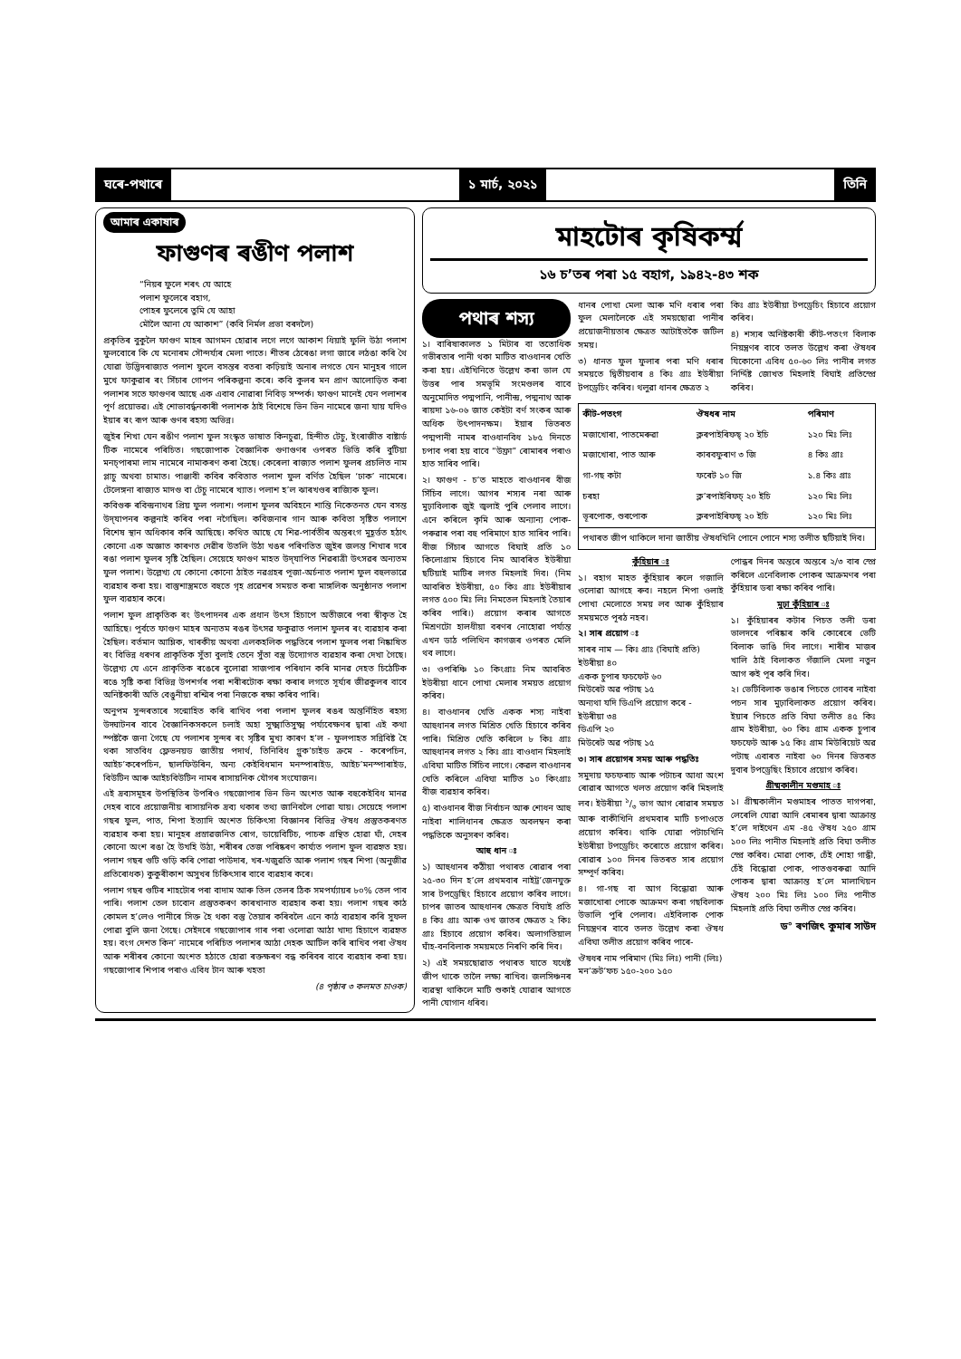ঘৰে-পথাৰে ১ মাৰ্চ, ২০২১ তিনি
আমাৰ একাষাৰ
ফাগুণৰ ৰঙীণ পলাশ
“নিয়ৰ ফুলে শৰৎ যে আহে
পলাশ ফুলেৰে বহাগ,
পোহৰ ফুলেৰে তুমি যে আহা
মৌলৈ আনা যে আকাশ” (কবি নিৰ্মল প্ৰভা বৰদলৈ)
প্ৰকৃতিৰ বুকুলৈ ফাগুণ মাহৰ আগমন হোৱাৰ লগে লগে আকাশ ধিয়াই ফুলি উঠা পলাশ ফুলবোৰে কি যে মনোৰম সৌন্দৰ্য্যৰ মেলা পাতে। শীতৰ ঠেৰেঙা লগা জাৰে লঠঙা কৰি থৈ যোৱা উদ্ভিদৰাজ্যত পলাশ ফুলে বসন্তৰ বতৰা কঢ়িয়াই অনাৰ লগতে যেন মানুহৰ গালে মুখে ফাকুৱাৰ ৰং সিঁচাৰ গোপন পৰিকল্পনা কৰে। কবি কুলৰ মন প্ৰাণ আলোড়িত কৰা পলাশৰ সতে ফাগুণৰ আছে এক এবাব নোৱাৰা নিবিড় সম্পৰ্ক। ফাগুণ মানেই যেন পলাশৰ পূৰ্ণ প্ৰয়োভৱ। এই শোভাবৰ্দ্ধনকাৰী পলাশক ঠাই বিশেষে ভিন ভিন নামেৰে জনা যায় যদিও ইয়াৰ ৰং ৰূপ আৰু গুণৰ ৰহস্য অভিন্ন।
জুইৰ শিখা যেন ৰঙীণ পলাশ ফুল সংস্কৃত ভাষাত কিনচুৱা, হিন্দীত টেচু, ইংৰাজীত বাষ্টাৰ্ড টিক নামেৰে পৰিচিত। গছজোপাক বৈজ্ঞানিক গুণাগুণৰ ওপৰত ভিত্তি কৰি বুটিয়া মনচ্পাৰমা লাম নামেৰে নামাকৰণ কৰা হৈছে। কেৰেলা ৰাজ্যত পলাশ ফুলৰ প্ৰচলিত নাম প্লাচু অথবা চামাত। পাঞ্জাবী কবিৰ কবিতাত পলাশ ফুল বৰ্ণিত হৈছিল ‘ঢাক’ নামেৰে। টেলেঙ্গনা ৰাজ্যত মাদগু বা টেচু নামেৰে খ্যাত। পলাশ হ’ল ঝাৰখণ্ডৰ ৰাজ্যিক ফুল।
কবিগুৰু ৰবিন্দ্ৰনাথৰ প্ৰিয় ফুল পলাশ। পলাশ ফুলৰ অবিহনে শান্তি নিকেতনত যেন বসন্ত উদ্‌যাপনৰ কল্পনাই কৰিব পৰা নগৈছিল। কবিজনাৰ গান আৰু কবিতা সৃষ্টিত পলাশে বিশেষ স্থান অধিকাৰ কৰি আছিছে। কথিত আছে যে শিৱ-পাৰ্বতীৰ অন্তৰংগ মুহূৰ্ত্তত হঠাৎ কোনো এক অজ্ঞাত কাৰণত দেৱীৰ উতলি উঠা খঙৰ পৰিণতিত জুইৰ জলন্ত শিখাৰ দৰে ৰঙা পলাশ ফুলৰ সৃষ্টি হৈছিল। সেয়েহে ফাগুণ মাহত উদ্‌যাপিত শিৱৰাত্ৰী উৎসৱৰ অন্যতম ফুল পলাশ। উল্লেখ্য যে কোনো কোনো ঠাইত নৱগ্ৰহৰ পূজা-অৰ্চনাত পলাশ ফুল বহুলভাৱে ব্যৱহাৰ কৰা হয়। বাস্তুশাস্ত্ৰমতে বহুতে গৃহ প্ৰৱেশৰ সময়ত কৰা মাঙ্গলিক অনুষ্ঠানত পলাশ ফুল ব্যৱহাৰ কৰে।
পলাশ ফুল প্ৰাকৃতিক ৰং উৎপাদনৰ এক প্ৰধান উৎস হিচাপে অতীজৰে পৰা স্বীকৃত হৈ আহিছে। পূৰ্বতে ফাগুণ মাহৰ অন্যতম ৰঙৰ উৎসৱ ফকুৱাত পলাশ ফুলৰ ৰং ব্যৱহাৰ কৰা হৈছিল। বৰ্তমান আম্লিক, খাৰকীয় অথবা এলকহলিক পদ্ধতিৰে পলাশ ফুলৰ পৰা নিষ্কাষিত ৰং বিভিন্ন ধৰণৰ প্ৰাকৃতিক সুঁতা বুলাই তেনে সুঁতা বস্ত্ৰ উদ্যোগত ব্যৱহাৰ কৰা দেখা গৈছে। উল্লেখ্য যে এনে প্ৰাকৃতিক ৰঙেৰে বুলোৱা সাজপাৰ পৰিধান কৰি মানৱ দেহত চিঠেটিক ৰঙে সৃষ্টি কৰা বিভিন্ন উপশৰ্গৰ পৰা শৰীৰটোক ৰক্ষা কৰাৰ লগতে সূৰ্য্যৰ জীৱকুলৰ বাবে অনিষ্টকাৰী অতি বেঙুনীয়া ৰশ্মিৰ পৰা নিজকে ৰক্ষা কৰিব পাৰি।
অনুপম সুন্দৰতাৰে সন্মোহিত কৰি ৰাখিব পৰা পলাশ ফুলৰ ৰঙৰ অন্তৰ্নিহিত ৰহস্য উদ্ঘাটনৰ বাবে বৈজ্ঞানিকসকলে চলাই অহা সুক্ষ্মাতিসুক্ষ্ম পৰ্য্যবেক্ষণৰ দ্বাৰা এই কথা স্পষ্টকৈ জনা গৈছে যে পলাশৰ সুন্দৰ ৰং সৃষ্টিৰ মুখ্য কাৰণ হ’ল - ফুলপাহত সন্নিবিষ্ট হৈ থকা সাতবিধ ফ্লেভনয়ড জাতীয় পদাৰ্থ, তিনিবিধ গ্লুক’চাইড ক্ৰমে - কৰেপচিন, আইচ’কৰেপচিন, ছালফিউৰিন, অন্য কেইবিধমান মনস্পাৰাইড, আইচ’মনস্পাৰাইড, বিউটিন আৰু আইচবিউটিন নামৰ ৰাসায়নিক যৌগৰ সংযোজন।
এই দ্ৰব্যসমূহৰ উপস্থিতিৰ উপৰিও গছজোপাৰ ভিন ভিন অংশত আৰু বহুকেইবিধ মানৱ দেহৰ বাবে প্ৰয়োজনীয় ৰাসায়নিক দ্ৰব্য থকাৰ তথ্য জানিবলৈ পোৱা যায়। সেয়েহে পলাশ গছৰ ফুল, পাত, শিপা ইত্যাদি অংশত চিকিৎসা বিজ্ঞানৰ বিভিন্ন ঔষধ প্ৰস্তুতকৰণত ব্যৱহাৰ কৰা হয়। মানুহৰ প্ৰস্ৰাৱজনিত ৰোগ, ডায়েবিটিচ, পাচক গ্ৰন্থিত হোৱা ঘাঁ, দেহৰ কোনো অংশ ৰঙা হৈ উখহি উঠা, শৰীৰৰ তেজ পৰিষ্কৰণ কাৰ্য্যত পলাশ ফুল ব্যৱহৃত হয়। পলাশ গছৰ গুটি গুড়ি কৰি পোৱা পাউদাৰ, খৰ-খজুৱতি আৰু পলাশ গছৰ শিপা (অনুজীৱ প্ৰতিৰোধক) কুকুৰীকাশ অসুখৰ চিকিৎসাৰ বাবে ব্যৱহাৰ কৰে।
পলাশ গছৰ গুটিৰ শাহটোৰ পৰা বাদাম আৰু তিল তেলৰ ঠিক সমপৰ্য্যায়ৰ ৮০% তেল পাব পাৰি। পলাশ তেল চাবোন প্ৰস্তুতকৰণ কাৰখানাত ব্যৱহাৰ কৰা হয়। পলাশ গছৰ কাঠ কোমল হ’লেও পানীৰে সিক্ত হৈ থকা বস্তু তৈয়াৰ কৰিবলৈ এনে কাঠ ব্যৱহাৰ কৰি সুফল পোৱা বুলি জনা গৈছে। সেইদৰে গছজোপাৰ গাৰ পৰা ওলোৱা আঠা খাদ্য হিচাপে ব্যৱহৃত হয়। বংগ দেশত কিন’ নামেৰে পৰিচিত পলাশৰ আঠা দেহক আটিল কৰি ৰাখিব পৰা ঔষধ আৰু শৰীৰৰ কোনো অংশত হঠাতে হোৱা ৰক্তক্ষৰণ বন্ধ কৰিবৰ বাবে ব্যৱহাৰ কৰা হয়। গছজোপাৰ শিপাৰ পৰাও এবিধ টান আৰু খহতা
(৪ পৃষ্ঠাৰ ৩ কলমত চাওক)
মাহটোৰ কৃষিকৰ্ম্ম
১৬ চ’তৰ পৰা ১৫ বহাগ, ১৯৪২-৪৩ শক
পথাৰ শস্য
১। বাৰিষাকালত ১ মিটাৰ বা ততোধিক গভীৰতাৰ পানী থকা মাটিত বাওধানৰ খেতি কৰা হয়। এইখিনিতে উল্লেখ কৰা ভাল যে উত্তৰ পাৰ সমভূমি সংমণ্ডলৰ বাবে অনুমোদিত পদ্মপানি, পানীন্দ্ৰ, পদ্মনাথ আৰু ৰায়দা ১৬-০৬ জাত কেইটা বৰ্ণ সংকৰ আৰু অধিক উৎপাদনক্ষম। ইয়াৰ ভিতৰত পদ্মপানী নামৰ বাওধানবিধ ১৮৫ দিনতে চপাব পৰা হয় বাবে “উফ্ৰা” ৰোমাৰৰ পৰাও হাত সাৰিব পাৰি।
২। ফাগুণ - চ’ত মাহতে বাওধানৰ বীজ সিঁচিব লাগে। আগৰ শস্যৰ নৰা আৰু মুঢ়াবিলাক জুই জ্বলাই পুৰি পেলাব লাগে। এনে কৰিলে কৃমি আৰু অন্যান্য পোক-পৰুৱাৰ পৰা বহু পৰিমাণে হাত সাৰিব পাৰি। বীজ সিঁচাৰ আগতে বিঘাই প্ৰতি ১০ কিলোগ্ৰাম হিচাবে নিম আবৰিত ইউৰীয়া ছটিয়াই মাটিৰ লগত মিহলাই দিব। (নিম আবৰিত ইউৰীয়া, ৫০ কিঃ গ্ৰাঃ ইউৰীয়াৰ লগত ৫০০ মিঃ লিঃ নিমতেল মিহলাই তৈয়াৰ কৰিব পাৰি।) প্ৰয়োগ কৰাৰ আগতে মিশ্ৰণটো হালধীয়া বৰণৰ নোহোৱা পৰ্য্যন্ত এখন ডাঠ পলিথিন কাগজৰ ওপৰত মেলি থব লাগে।
৩। ওপৰিঞ্চি ১০ কিংগ্ৰাঃ নিম আবৰিত ইউৰীয়া ধানে পোখা মেলাৰ সময়ত প্ৰয়োগ কৰিব।
৪। বাওধানৰ খেতি একক শস্য নাইবা আহুধানৰ লগত মিশ্ৰিত খেতি হিচাবে কৰিব পাৰি। মিশ্ৰিত খেতি কৰিলে ৮ কিঃ গ্ৰাঃ আহুধানৰ লগত ২ কিঃ গ্ৰাঃ বাওধান মিহলাই এবিঘা মাটিত সিঁচিব লাগে। কেৱল বাওধানৰ খেতি কৰিলে এবিঘা মাটিত ১০ কিংগ্ৰাঃ বীজ ব্যৱহাৰ কৰিব।
৫) বাওধানৰ বীজ নিৰ্বাচন আৰু শোধন আহু নাইবা শালিধানৰ ক্ষেত্ৰত অবলম্বন কৰা পদ্ধতিকে অনুসৰণ কৰিব।
আহু ধান ঃ
১) আহুধানৰ কঠীয়া পথাৰত ৰোৱাৰ পৰা ২৫-৩০ দিন হ’লে প্ৰথমবাৰ নাইট্ৰ’জেনযুক্ত সাৰ টপড্ৰেছিং হিচাবে প্ৰয়োগ কৰিব লাগে। চাপৰ জাতৰ আহুধানৰ ক্ষেত্ৰত বিঘাই প্ৰতি ৪ কিঃ গ্ৰাঃ আৰু ওখ জাতৰ ক্ষেত্ৰত ২ কিঃ গ্ৰাঃ হিচাবে প্ৰয়োগ কৰিব। অলাগতিয়াল ঘাঁহ-বনবিলাক সময়মতে নিৰণি কৰি দিব।
২) এই সময়ছোৱাত পথাৰত যাতে যথেষ্ট জীপ থাকে তালৈ লক্ষ্য ৰাখিব। জলসিঞ্চনৰ ব্যৱস্থা থাকিলে মাটি শুকাই যোৱাৰ আগতে পানী যোগান ধৰিব।
ধানৰ পোখা মেলা আৰু মণি ধৰাৰ পৰা ফুল মেলালৈকে এই সময়ছোৱা পানীৰ প্ৰয়োজনীয়তাৰ ক্ষেত্ৰত আটাইতকৈ জটিল সময়।
৩) ধানত ফুল ফুলাৰ পৰা মণি ধৰাৰ সময়তে দ্বিতীয়বাৰ ৪ কিঃ গ্ৰাঃ ইউৰীয়া টপড্ৰেচিং কৰিব। থলুৱা ধানৰ ক্ষেত্ৰত ২
কিঃ গ্ৰাঃ ইউৰীয়া টপড্ৰেচিং হিচাবে প্ৰয়োগ কৰিব।
৪) শস্যৰ অনিষ্টকাৰী কীট-পতংগ বিলাক নিয়ন্ত্ৰণৰ বাবে তলত উল্লেখ কৰা ঔষধৰ যিকোনো এবিধ ৫০-৬০ লিঃ পানীৰ লগত নিৰ্দ্দিষ্ট জোখত মিহলাই বিঘাই প্ৰতিস্প্ৰে কৰিব।
| কীট-পতংগ | ঔষধৰ নাম | পৰিমাণ |
| --- | --- | --- |
| মজাখোৰা, পাতমেৰুৱা | ক্লৰপাইৰিফছ্ ২০ ইচি | ১২০ মিঃ লিঃ |
| মজাখোৰা, পাত আৰু | কাৰবফুৰাণ ৩ জি | ৪ কিঃ গ্ৰাঃ |
| গা-গছ কটা | ফৰেট ১০ জি | ১.৪ কিঃ গ্ৰাঃ |
| চৰহা | ক্ল’ৰপাইৰিফচ্ ২০ ইচি | ১২০ মিঃ লিঃ |
| ভূৰপোক, শুৰপোক | ক্লৰপাইৰিফছ্ ২০ ইচি | ১২০ মিঃ লিঃ |
| পথাৰত জীপ থাকিলে দানা জাতীয় ঔষধখিনি পোনে পোনে শস্য তলীত ছটিয়াই দিব। | | |
কুঁহিয়াৰ ঃ
১। বহাগ মাহত কুঁহিয়াৰ ৰুলে গজালি ওলোৱা আগহে ৰুব। নহলে শিপা ওলাই পোখা মেলোতে সময় লব আৰু কুঁহিয়াৰ সময়মতে পূৰঠ নহব।
২। সাৰ প্ৰয়োগ ঃ
সাৰৰ নাম — কিঃ গ্ৰাঃ (বিঘাই প্ৰতি)
ইউৰীয়া ৪০
একক চুপাৰ ফচফেট ৬০
মিউৰেট অৱ পটাছ ১৫
অন্যথা যদি ডিএপি প্ৰয়োগ কৰে -
ইউৰীয়া ৩৪
ডিএপি ২০
মিউৰেট অৱ পটাছ ১৫
৩। সাৰ প্ৰয়োগৰ সময় আৰু পদ্ধতিঃ
সমুদায় ফচফৰাচ আৰু পটাচৰ আধা অংশ ৰোৱাৰ আগতে খলত প্ৰয়োগ কৰি মিহলাই লব। ইউৰীয়া ১/৩ ভাগ আগ ৰোৱাৰ সময়ত আৰু বাকীখিনি প্ৰথমবাৰ মাটি চপাওতে প্ৰয়োগ কৰিব। থাকি যোৱা পটাচখিনি ইউৰীয়া টপড্ৰেচিং কৰোতে প্ৰয়োগ কৰিব। ৰোৱাৰ ১০০ দিনৰ ভিতৰত সাৰ প্ৰয়োগ সম্পূৰ্ণ কৰিব।
৪। গা-গছ বা আগ বিন্ধোৱা আৰু মজাখোৰা পোকে আক্ৰমণ কৰা গছবিলাক উভালি পুৰি পেলাব। এইবিলাক পোক নিয়ন্ত্ৰণৰ বাবে তলত উল্লেখ কৰা ঔষধ এবিঘা তলীত প্ৰয়োগ কৰিব পাৰে-
ঔষধৰ নাম পৰিমাণ (মিঃ লিঃ) পানী (লিঃ)
মন’ক্ৰট’ফচ ১৫০-২০০ ১৫০
পোন্ধৰ দিনৰ অন্তৰে অন্তৰে ২/৩ বাৰ স্প্ৰে কৰিলে এনেবিলাক পোকৰ আক্ৰমণৰ পৰা কুঁহিয়াৰ ডৰা ৰক্ষা কৰিব পাৰি।
মুঢ়া কুঁহিয়াৰ ঃ
১। কুঁহিয়াৰৰ কটাৰ পিচত তলী ডৰা ভালদৰে পৰিষ্কাৰ কৰি কোৰেৰে ভেটি বিলাক ভাঙি দিব লাগে। শাৰীৰ মাজৰ খালি ঠাই বিলাকত গঁজালি মেলা নতুন আগ ৰুই পূৰ কৰি দিব।
২। ভেটিবিলাক ভঙাৰ পিচতে গোবৰ নাইবা পচন সাৰ মুঢ়াবিলাকত প্ৰয়োগ কৰিব। ইয়াৰ পিচতে প্ৰতি বিঘা তলীত ৪৫ কিঃ গ্ৰাম ইউৰীয়া, ৬০ কিঃ গ্ৰাম একক চুপাৰ ফচফেট আৰু ১৫ কিঃ গ্ৰাম মিউৰিয়েট অৱ পটাছ এবাৰত নাইবা ৬০ দিনৰ ভিতৰত দুবাৰ টপড্ৰেছিং হিচাবে প্ৰয়োগ কৰিব।
গ্ৰীষ্মকালীন মগুমাহ ঃ
১। গ্ৰীষ্মকালীন মগুমাহৰ পাতত দাগপৰা, লেৰেলি যোৱা আদি ৰেমাৰৰ দ্বাৰা আক্ৰান্ত হ’লে দাইথেন এম -৪৫ ঔষধ ২৫০ গ্ৰাম ১০০ লিঃ পানীত মিহলাই প্ৰতি বিঘা তলীত স্প্ৰে কৰিব। মোৱা পোক, চেঁই শোহা গান্ধী, চেঁই বিন্ধোৱা পোক, পাতগুবৰুৱা আদি পোকৰ দ্বাৰা আক্ৰান্ত হ’লে মালাথিয়ন ঔষধ ২০০ মিঃ লিঃ ১০০ লিঃ পানীত মিহলাই প্ৰতি বিঘা তলীত স্প্ৰে কৰিব।
ড° ৰণজিৎ কুমাৰ সাউদ